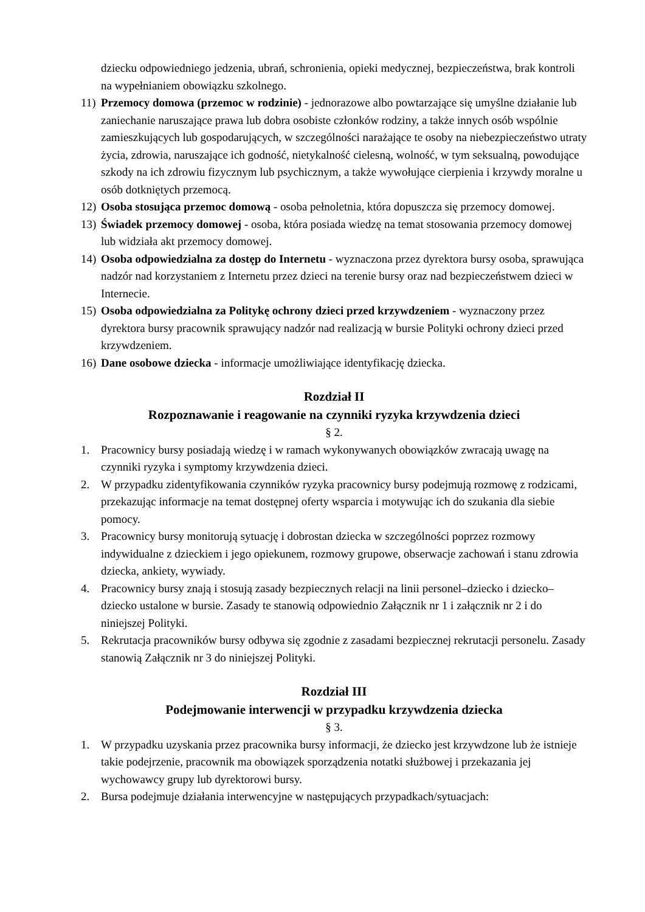dziecku odpowiedniego jedzenia, ubrań, schronienia, opieki medycznej, bezpieczeństwa, brak kontroli na wypełnianiem obowiązku szkolnego.
11)
Przemocy domowa (przemoc w rodzinie) - jednorazowe albo powtarzające się umyślne działanie lub zaniechanie naruszające prawa lub dobra osobiste członków rodziny, a także innych osób wspólnie zamieszkujących lub gospodarujących, w szczególności narażające te osoby na niebezpieczeństwo utraty życia, zdrowia, naruszające ich godność, nietykalność cielesną, wolność, w tym seksualną, powodujące szkody na ich zdrowiu fizycznym lub psychicznym, a także wywołujące cierpienia i krzywdy moralne u osób dotkniętych przemocą.
12)
Osoba stosująca przemoc domową - osoba pełnoletnia, która dopuszcza się przemocy domowej.
13)
Świadek przemocy domowej - osoba, która posiada wiedzę na temat stosowania przemocy domowej lub widziała akt przemocy domowej.
14)
Osoba odpowiedzialna za dostęp do Internetu - wyznaczona przez dyrektora bursy osoba, sprawująca nadzór nad korzystaniem z Internetu przez dzieci na terenie bursy oraz nad bezpieczeństwem dzieci w Internecie.
15)
Osoba odpowiedzialna za Politykę ochrony dzieci przed krzywdzeniem - wyznaczony przez dyrektora bursy pracownik sprawujący nadzór nad realizacją w bursie Polityki ochrony dzieci przed krzywdzeniem.
16)
Dane osobowe dziecka - informacje umożliwiające identyfikację dziecka.
Rozdział II
Rozpoznawanie i reagowanie na czynniki ryzyka krzywdzenia dzieci
§ 2.
1. Pracownicy bursy posiadają wiedzę i w ramach wykonywanych obowiązków zwracają uwagę na czynniki ryzyka i symptomy krzywdzenia dzieci.
2. W przypadku zidentyfikowania czynników ryzyka pracownicy bursy podejmują rozmowę z rodzicami, przekazując informacje na temat dostępnej oferty wsparcia i motywując ich do szukania dla siebie pomocy.
3. Pracownicy bursy monitorują sytuację i dobrostan dziecka w szczególności poprzez rozmowy indywidualne z dzieckiem i jego opiekunem, rozmowy grupowe, obserwacje zachowań i stanu zdrowia dziecka, ankiety, wywiady.
4. Pracownicy bursy znają i stosują zasady bezpiecznych relacji na linii personel–dziecko i dziecko–dziecko ustalone w bursie. Zasady te stanowią odpowiednio Załącznik nr 1 i załącznik nr 2 i do niniejszej Polityki.
5. Rekrutacja pracowników bursy odbywa się zgodnie z zasadami bezpiecznej rekrutacji personelu. Zasady stanowią Załącznik nr 3 do niniejszej Polityki.
Rozdział III
Podejmowanie interwencji w przypadku krzywdzenia dziecka
§ 3.
1. W przypadku uzyskania przez pracownika bursy informacji, że dziecko jest krzywdzone lub że istnieje takie podejrzenie, pracownik ma obowiązek sporządzenia notatki służbowej i przekazania jej wychowawcy grupy lub dyrektorowi bursy.
2. Bursa podejmuje działania interwencyjne w następujących przypadkach/sytuacjach: